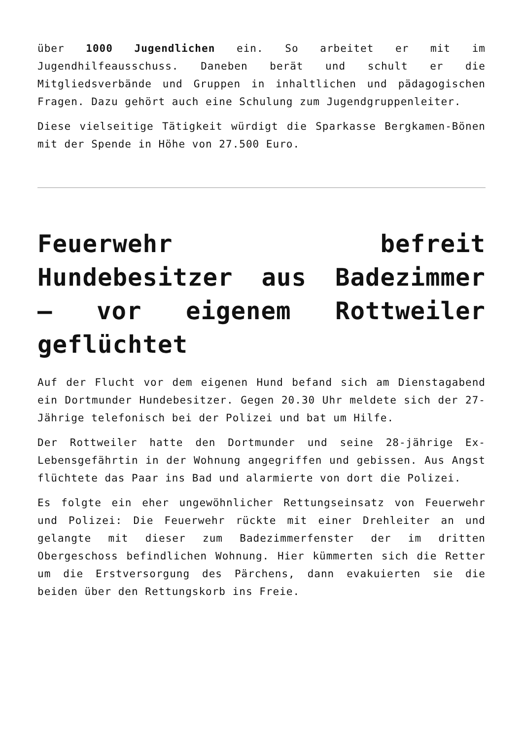über 1000 Jugendlichen ein. So arbeitet er mit im Jugendhilfeausschuss. Daneben berät und schult er die Mitgliedsverbände und Gruppen in inhaltlichen und pädagogischen Fragen. Dazu gehört auch eine Schulung zum Jugendgruppenleiter.
Diese vielseitige Tätigkeit würdigt die Sparkasse Bergkamen-Bönen mit der Spende in Höhe von 27.500 Euro.
Feuerwehr befreit Hundebesitzer aus Badezimmer – vor eigenem Rottweiler geflüchtet
Auf der Flucht vor dem eigenen Hund befand sich am Dienstagabend ein Dortmunder Hundebesitzer. Gegen 20.30 Uhr meldete sich der 27-Jährige telefonisch bei der Polizei und bat um Hilfe.
Der Rottweiler hatte den Dortmunder und seine 28-jährige Ex-Lebensgefährtin in der Wohnung angegriffen und gebissen. Aus Angst flüchtete das Paar ins Bad und alarmierte von dort die Polizei.
Es folgte ein eher ungewöhnlicher Rettungseinsatz von Feuerwehr und Polizei: Die Feuerwehr rückte mit einer Drehleiter an und gelangte mit dieser zum Badezimmerfenster der im dritten Obergeschoss befindlichen Wohnung. Hier kümmerten sich die Retter um die Erstversorgung des Pärchens, dann evakuierten sie die beiden über den Rettungskorb ins Freie.